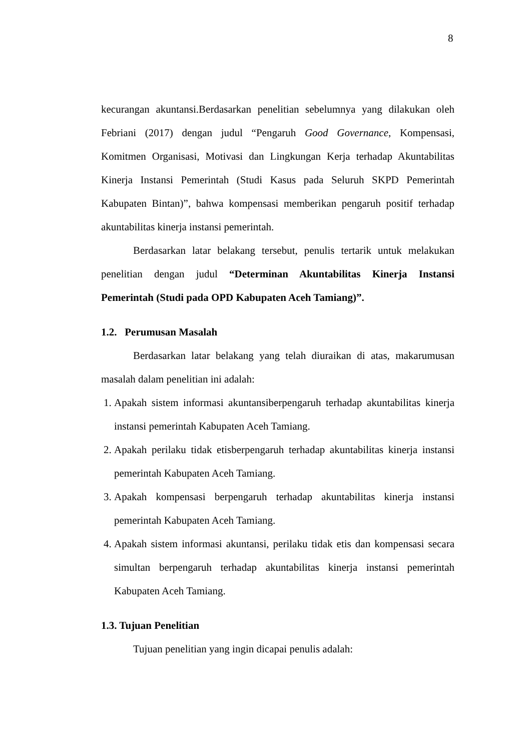8
kecurangan akuntansi.Berdasarkan penelitian sebelumnya yang dilakukan oleh Febriani (2017) dengan judul “Pengaruh Good Governance, Kompensasi, Komitmen Organisasi, Motivasi dan Lingkungan Kerja terhadap Akuntabilitas Kinerja Instansi Pemerintah (Studi Kasus pada Seluruh SKPD Pemerintah Kabupaten Bintan)”, bahwa kompensasi memberikan pengaruh positif terhadap akuntabilitas kinerja instansi pemerintah.
Berdasarkan latar belakang tersebut, penulis tertarik untuk melakukan penelitian dengan judul “Determinan Akuntabilitas Kinerja Instansi Pemerintah (Studi pada OPD Kabupaten Aceh Tamiang)”.
1.2. Perumusan Masalah
Berdasarkan latar belakang yang telah diuraikan di atas, makarumusan masalah dalam penelitian ini adalah:
1. Apakah sistem informasi akuntansiberpengaruh terhadap akuntabilitas kinerja instansi pemerintah Kabupaten Aceh Tamiang.
2. Apakah perilaku tidak etisberpengaruh terhadap akuntabilitas kinerja instansi pemerintah Kabupaten Aceh Tamiang.
3. Apakah kompensasi berpengaruh terhadap akuntabilitas kinerja instansi pemerintah Kabupaten Aceh Tamiang.
4. Apakah sistem informasi akuntansi, perilaku tidak etis dan kompensasi secara simultan berpengaruh terhadap akuntabilitas kinerja instansi pemerintah Kabupaten Aceh Tamiang.
1.3. Tujuan Penelitian
Tujuan penelitian yang ingin dicapai penulis adalah: